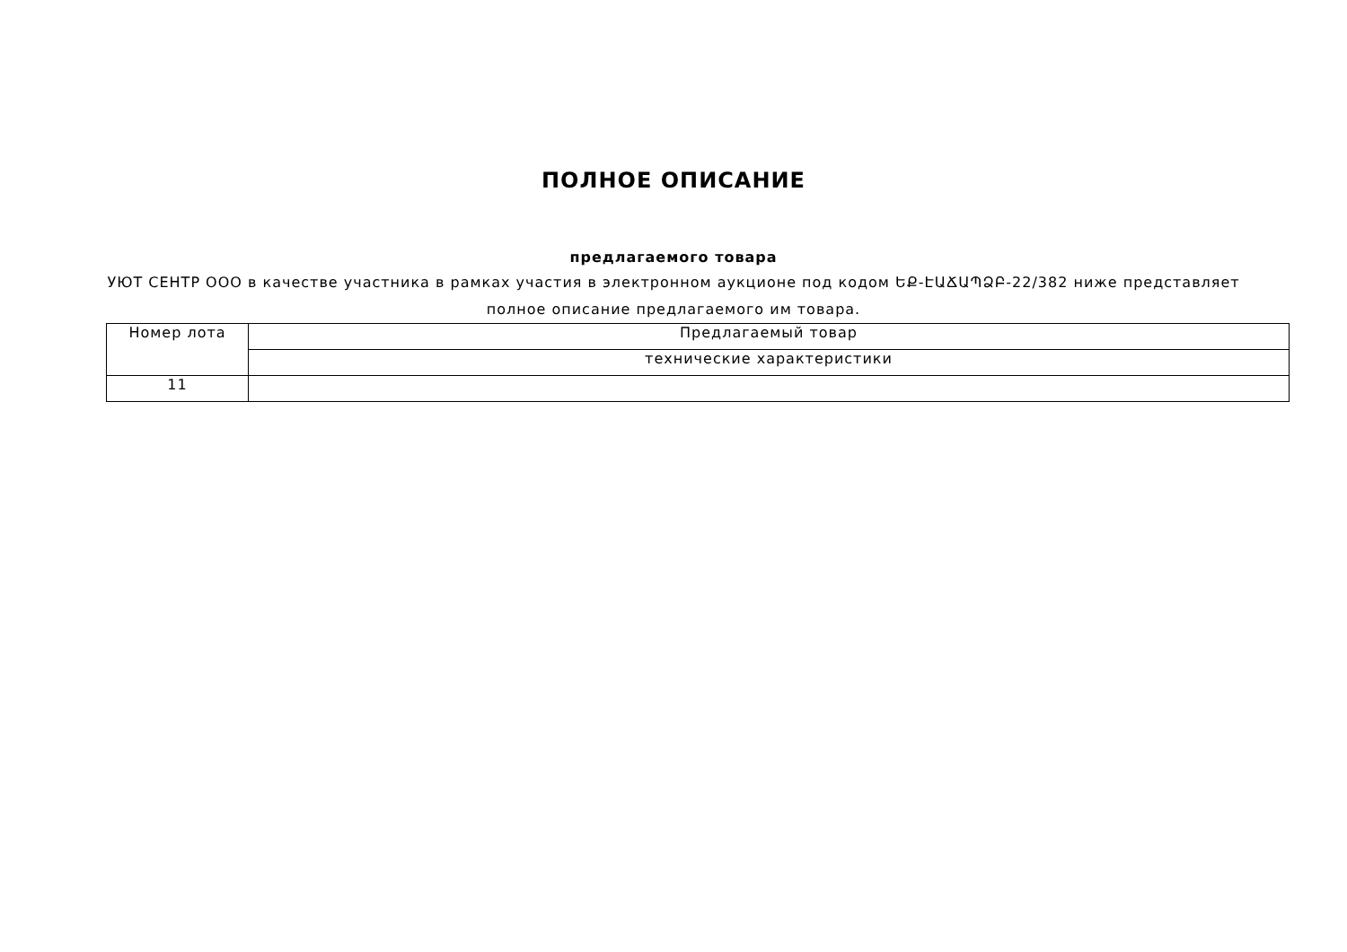ПОЛНОЕ ОПИСАНИЕ
предлагаемого товара
УЮТ СЕНТР ООО в качестве участника в рамках участия в электронном аукционе под кодом ԵՔ-ԷԱՃԱՊՁԲ-22/382 ниже представляет полное описание предлагаемого им товара.
| Номер лота | Предлагаемый товар |
| | технические характеристики |
| 11 | |